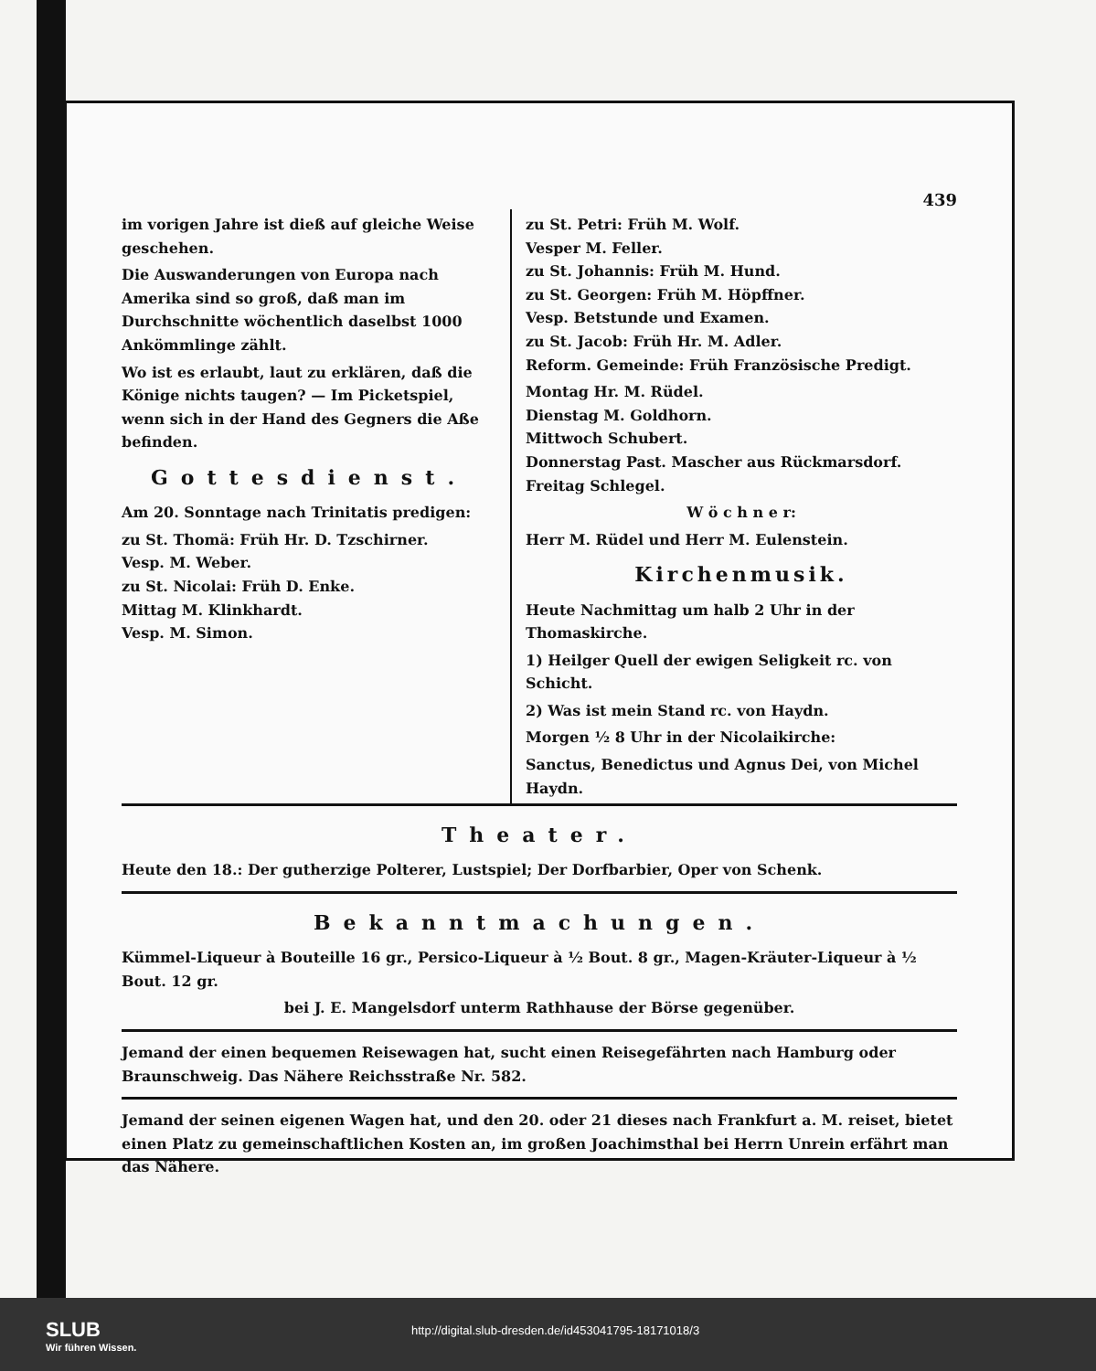439
im vorigen Jahre ist dieß auf gleiche Weise geschehen.
Die Auswanderungen von Europa nach Amerika sind so groß, daß man im Durchschnitte wöchentlich daselbst 1000 Ankömmlinge zählt.
Wo ist es erlaubt, laut zu erklären, daß die Könige nichts taugen? — Im Picketspiel, wenn sich in der Hand des Gegners die Aße befinden.
Gottesdienst.
Am 20. Sonntage nach Trinitatis predigen:
zu St. Thomä: Früh Hr. D. Tzschirner.
Vesp. M. Weber.
zu St. Nicolai: Früh D. Enke.
Mittag M. Klinkhardt.
Vesp. M. Simon.
zu St. Petri: Früh M. Wolf.
Vesper M. Feller.
zu St. Johannis: Früh M. Hund.
zu St. Georgen: Früh M. Höpffner.
Vesp. Betstunde und Examen.
zu St. Jacob: Früh Hr. M. Adler.
Reform. Gemeinde: Früh Französische Predigt.
Montag Hr. M. Rüdel.
Dienstag M. Goldhorn.
Mittwoch Schubert.
Donnerstag Past. Mascher aus Rückmarsdorf.
Freitag Schlegel.
W ö c h n e r:
Herr M. Rüdel und Herr M. Eulenstein.
Kirchenmusik.
Heute Nachmittag um halb 2 Uhr in der Thomaskirche.
1) Heilger Quell der ewigen Seligkeit rc. von Schicht.
2) Was ist mein Stand rc. von Haydn.
Morgen ½ 8 Uhr in der Nicolaikirche:
Sanctus, Benedictus und Agnus Dei, von Michel Haydn.
Theater.
Heute den 18.: Der gutherzige Polterer, Lustspiel; Der Dorfbarbier, Oper von Schenk.
Bekanntmachungen.
Kümmel-Liqueur à Bouteille 16 gr., Persico-Liqueur à ½ Bout. 8 gr., Magen-Kräuter-Liqueur à ½ Bout. 12 gr.
bei J. E. Mangelsdorf unterm Rathhause der Börse gegenüber.
Jemand der einen bequemen Reisewagen hat, sucht einen Reisegefährten nach Hamburg oder Braunschweig. Das Nähere Reichsstraße Nr. 582.
Jemand der seinen eigenen Wagen hat, und den 20. oder 21 dieses nach Frankfurt a. M. reiset, bietet einen Platz zu gemeinschaftlichen Kosten an, im großen Joachimsthal bei Herrn Unrein erfährt man das Nähere.
SLUB
Wir führen Wissen.
http://digital.slub-dresden.de/id453041795-18171018/3